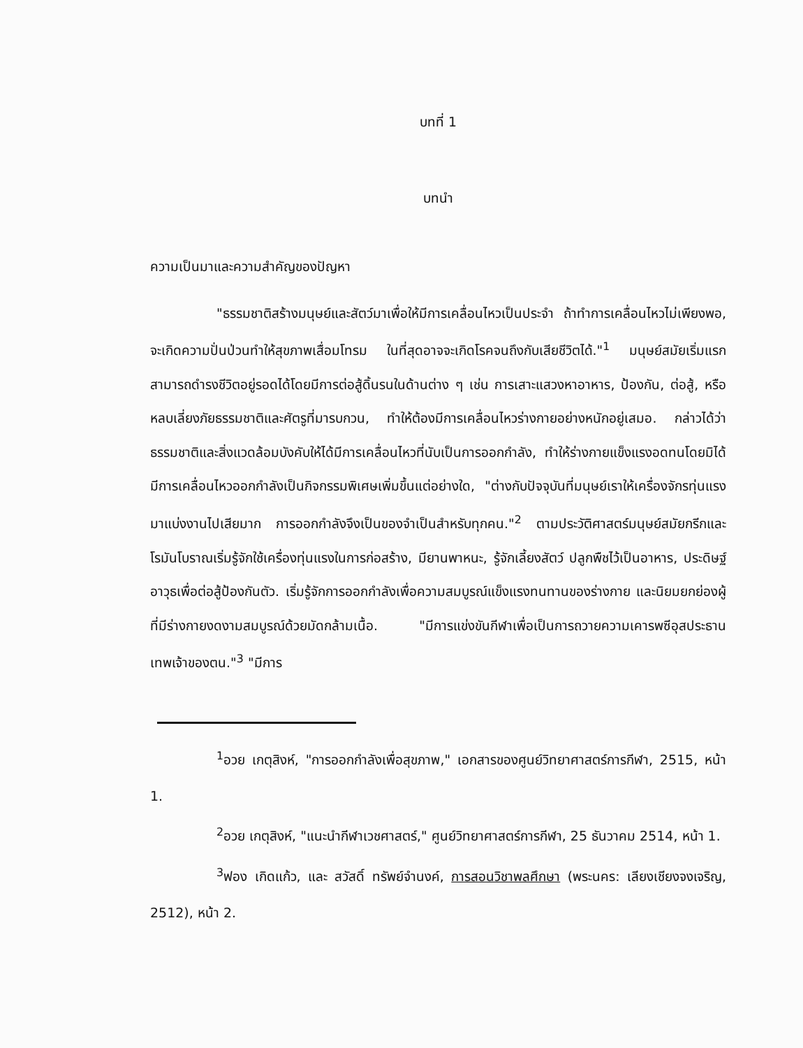บทที่ 1
บทนำ
ความเป็นมาและความสำคัญของปัญหา
"ธรรมชาติสร้างมนุษย์และสัตว์มาเพื่อให้มีการเคลื่อนไหวเป็นประจำ ถ้าทำการเคลื่อนไหวไม่เพียงพอ, จะเกิดความปั่นป่วนทำให้สุขภาพเสื่อมโทรม ในที่สุดอาจจะเกิดโรคจนถึงกับเสียชีวิตได้."<sup>1</sup> มนุษย์สมัยเริ่มแรกสามารถดำรงชีวิตอยู่รอดได้โดยมีการต่อสู้ดิ้นรนในด้านต่าง ๆ เช่น การเสาะแสวงหาอาหาร, ป้องกัน, ต่อสู้, หรือหลบเลี่ยงภัยธรรมชาติและศัตรูที่มารบกวน, ทำให้ต้องมีการเคลื่อนไหวร่างกายอย่างหนักอยู่เสมอ. กล่าวได้ว่าธรรมชาติและสิ่งแวดล้อมบังคับให้ได้มีการเคลื่อนไหวที่นับเป็นการออกกำลัง, ทำให้ร่างกายแข็งแรงอดทนโดยมิได้มีการเคลื่อนไหวออกกำลังเป็นกิจกรรมพิเศษเพิ่มขึ้นแต่อย่างใด, "ต่างกับปัจจุบันที่มนุษย์เราให้เครื่องจักรทุ่นแรงมาแบ่งงานไปเสียมาก การออกกำลังจึงเป็นของจำเป็นสำหรับทุกคน."<sup>2</sup> ตามประวัติศาสตร์มนุษย์สมัยกรีกและโรมันโบราณเริ่มรู้จักใช้เครื่องทุ่นแรงในการก่อสร้าง, มียานพาหนะ, รู้จักเลี้ยงสัตว์ ปลูกพืชไว้เป็นอาหาร, ประดิษฐ์อาวุธเพื่อต่อสู้ป้องกันตัว. เริ่มรู้จักการออกกำลังเพื่อความสมบูรณ์แข็งแรงทนทานของร่างกาย และนิยมยกย่องผู้ที่มีร่างกายงดงามสมบูรณ์ด้วยมัดกล้ามเนื้อ. "มีการแข่งขันกีฬาเพื่อเป็นการถวายความเคารพซีอุสประธานเทพเจ้าของตน."<sup>3</sup> "มีการ
<sup>1</sup> อวย เกตุสิงห์, "การออกกำลังเพื่อสุขภาพ," เอกสารของศูนย์วิทยาศาสตร์การกีฬา, 2515, หน้า 1.
<sup>2</sup> อวย เกตุสิงห์, "แนะนำกีฬาเวชศาสตร์," ศูนย์วิทยาศาสตร์การกีฬา, 25 ธันวาคม 2514, หน้า 1.
<sup>3</sup> ฟอง เกิดแก้ว, และ สวัสดิ์ ทรัพย์จำนงค์, การสอนวิชาพลศึกษา (พระนคร: เลียงเชียงจงเจริญ, 2512), หน้า 2.